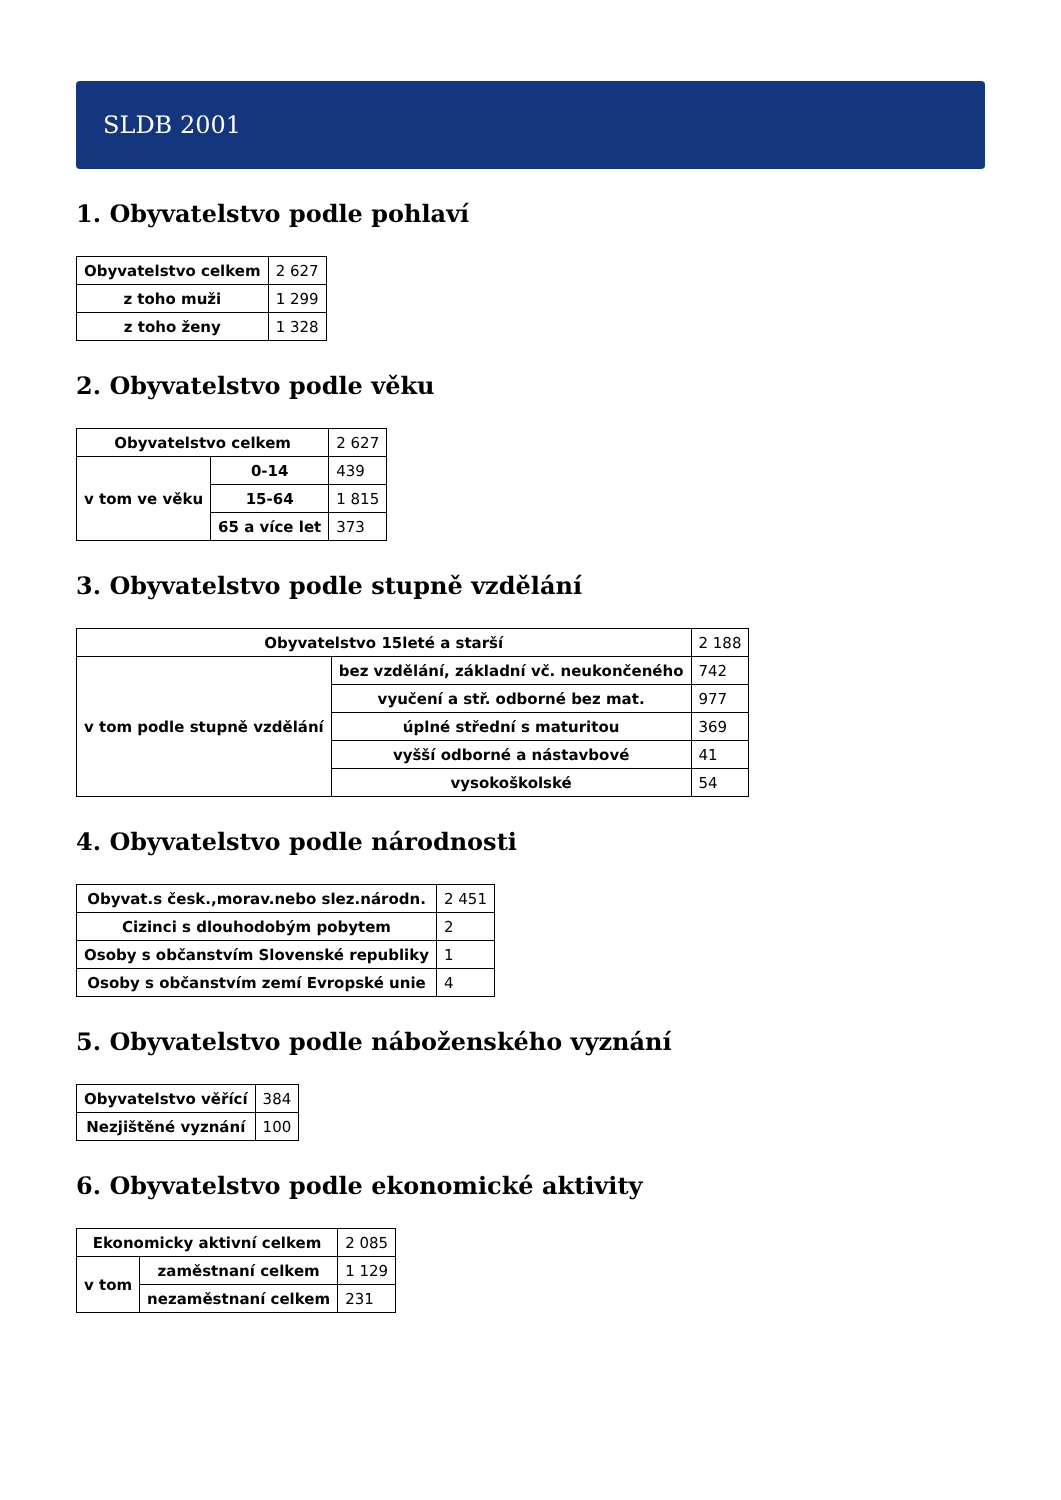SLDB 2001
1. Obyvatelstvo podle pohlaví
| Obyvatelstvo celkem | 2 627 |
| z toho muži | 1 299 |
| z toho ženy | 1 328 |
2. Obyvatelstvo podle věku
| Obyvatelstvo celkem | | 2 627 |
| v tom ve věku | 0-14 | 439 |
| | 15-64 | 1 815 |
| | 65 a více let | 373 |
3. Obyvatelstvo podle stupně vzdělání
| Obyvatelstvo 15leté a starší | | 2 188 |
| v tom podle stupně vzdělání | bez vzdělání, základní vč. neukončeného | 742 |
| | vyučení a stř. odborné bez mat. | 977 |
| | úplné střední s maturitou | 369 |
| | vyšší odborné a nástavbové | 41 |
| | vysokoškolské | 54 |
4. Obyvatelstvo podle národnosti
| Obyvat.s česk.,morav.nebo slez.národn. | 2 451 |
| Cizinci s dlouhodobým pobytem | 2 |
| Osoby s občanstvím Slovenské republiky | 1 |
| Osoby s občanstvím zemí Evropské unie | 4 |
5. Obyvatelstvo podle náboženského vyznání
| Obyvatelstvo věřící | 384 |
| Nezjištěné vyznání | 100 |
6. Obyvatelstvo podle ekonomické aktivity
| Ekonomicky aktivní celkem | | 2 085 |
| v tom | zaměstnaní celkem | 1 129 |
| | nezaměstnaní celkem | 231 |